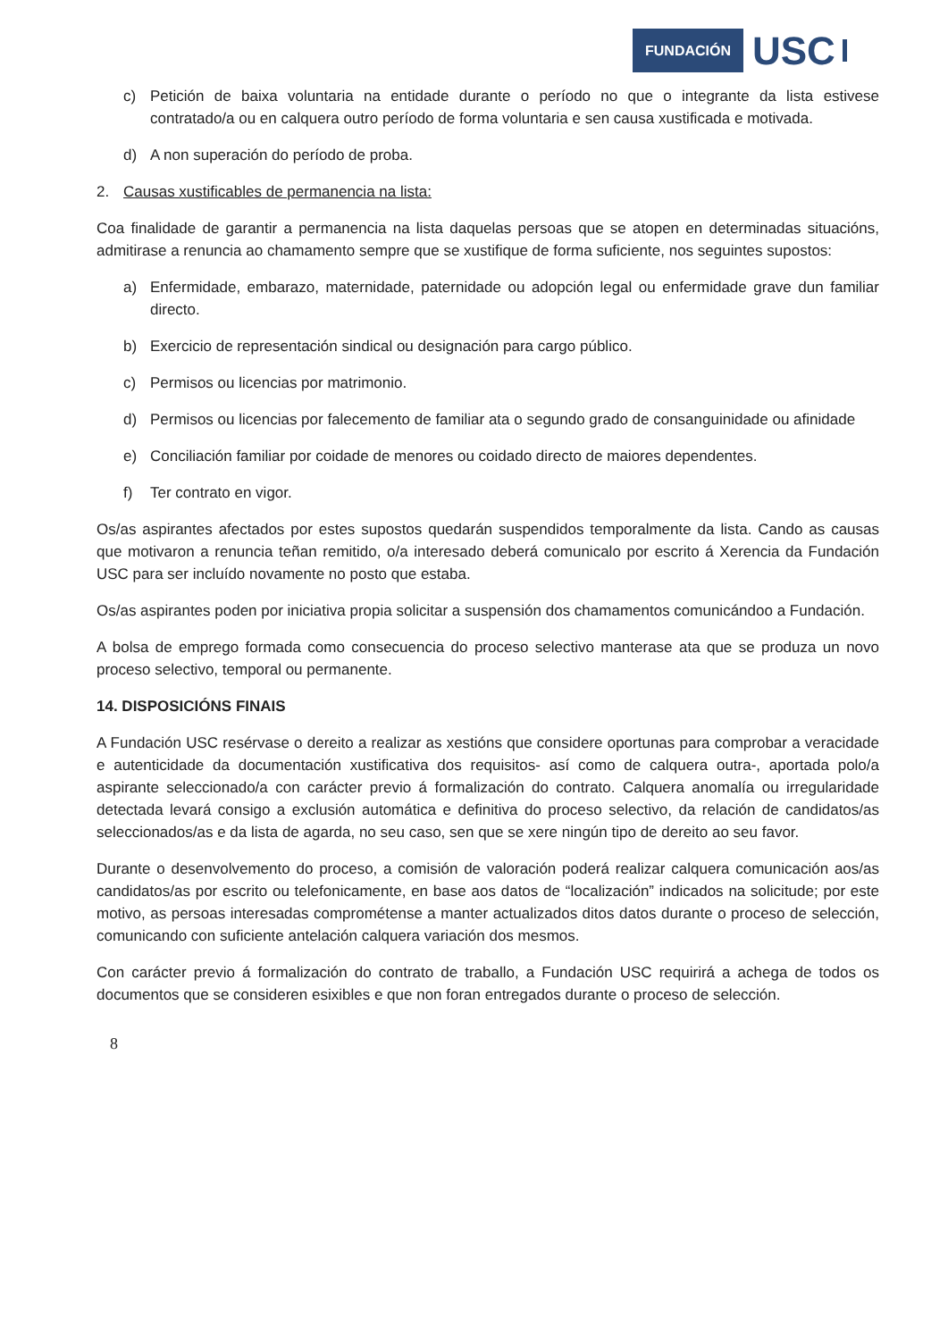FUNDACIÓN USC
c) Petición de baixa voluntaria na entidade durante o período no que o integrante da lista estivese contratado/a ou en calquera outro período de forma voluntaria e sen causa xustificada e motivada.
d) A non superación do período de proba.
2. Causas xustificables de permanencia na lista:
Coa finalidade de garantir a permanencia na lista daquelas persoas que se atopen en determinadas situacións, admitirase a renuncia ao chamamento sempre que se xustifique de forma suficiente, nos seguintes supostos:
a) Enfermidade, embarazo, maternidade, paternidade ou adopción legal ou enfermidade grave dun familiar directo.
b) Exercicio de representación sindical ou designación para cargo público.
c) Permisos ou licencias por matrimonio.
d) Permisos ou licencias por falecemento de familiar ata o segundo grado de consanguinidade ou afinidade
e) Conciliación familiar por coidade de menores ou coidado directo de maiores dependentes.
f) Ter contrato en vigor.
Os/as aspirantes afectados por estes supostos quedarán suspendidos temporalmente da lista. Cando as causas que motivaron a renuncia teñan remitido, o/a interesado deberá comunicalo por escrito á Xerencia da Fundación USC para ser incluído novamente no posto que estaba.
Os/as aspirantes poden por iniciativa propia solicitar a suspensión dos chamamentos comunicándoo a Fundación.
A bolsa de emprego formada como consecuencia do proceso selectivo manterase ata que se produza un novo proceso selectivo, temporal ou permanente.
14. DISPOSICIÓNS FINAIS
A Fundación USC resérvase o dereito a realizar as xestións que considere oportunas para comprobar a veracidade e autenticidade da documentación xustificativa dos requisitos- así como de calquera outra-, aportada polo/a aspirante seleccionado/a con carácter previo á formalización do contrato. Calquera anomalía ou irregularidade detectada levará consigo a exclusión automática e definitiva do proceso selectivo, da relación de candidatos/as seleccionados/as e da lista de agarda, no seu caso, sen que se xere ningún tipo de dereito ao seu favor.
Durante o desenvolvemento do proceso, a comisión de valoración poderá realizar calquera comunicación aos/as candidatos/as por escrito ou telefonicamente, en base aos datos de “localización” indicados na solicitude; por este motivo, as persoas interesadas comprométense a manter actualizados ditos datos durante o proceso de selección, comunicando con suficiente antelación calquera variación dos mesmos.
Con carácter previo á formalización do contrato de traballo, a Fundación USC requirirá a achega de todos os documentos que se consideren esixibles e que non foran entregados durante o proceso de selección.
8